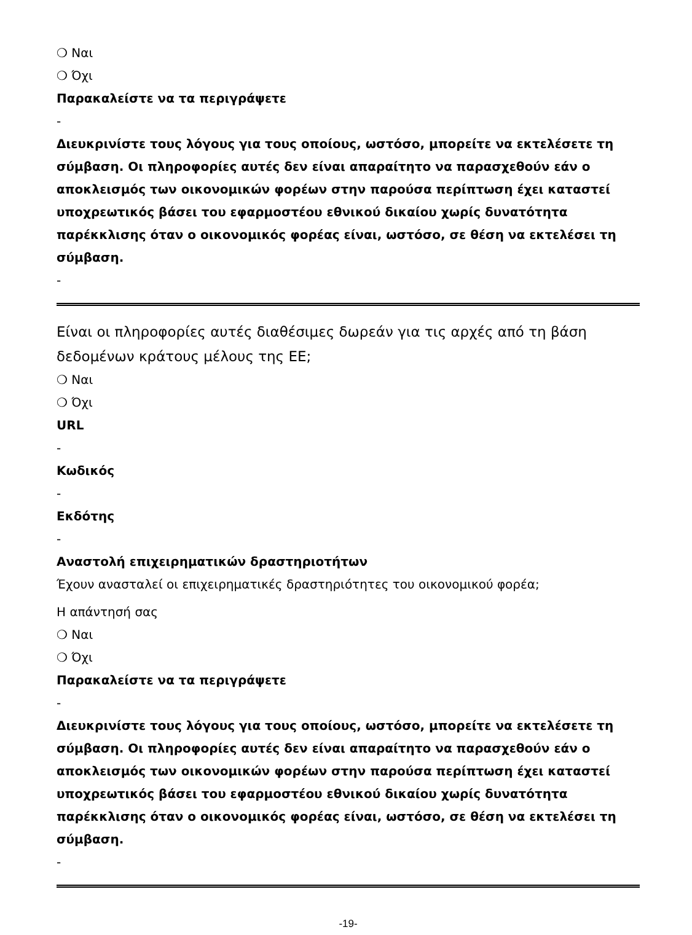❍ Ναι
❍ Όχι
Παρακαλείστε να τα περιγράψετε
-
Διευκρινίστε τους λόγους για τους οποίους, ωστόσο, μπορείτε να εκτελέσετε τη σύμβαση. Οι πληροφορίες αυτές δεν είναι απαραίτητο να παρασχεθούν εάν ο αποκλεισμός των οικονομικών φορέων στην παρούσα περίπτωση έχει καταστεί υποχρεωτικός βάσει του εφαρμοστέου εθνικού δικαίου χωρίς δυνατότητα παρέκκλισης όταν ο οικονομικός φορέας είναι, ωστόσο, σε θέση να εκτελέσει τη σύμβαση.
-
Είναι οι πληροφορίες αυτές διαθέσιμες δωρεάν για τις αρχές από τη βάση δεδομένων κράτους μέλους της ΕΕ;
❍ Ναι
❍ Όχι
URL
-
Κωδικός
-
Εκδότης
-
Αναστολή επιχειρηματικών δραστηριοτήτων
Έχουν ανασταλεί οι επιχειρηματικές δραστηριότητες του οικονομικού φορέα;
Η απάντησή σας
❍ Ναι
❍ Όχι
Παρακαλείστε να τα περιγράψετε
-
Διευκρινίστε τους λόγους για τους οποίους, ωστόσο, μπορείτε να εκτελέσετε τη σύμβαση. Οι πληροφορίες αυτές δεν είναι απαραίτητο να παρασχεθούν εάν ο αποκλεισμός των οικονομικών φορέων στην παρούσα περίπτωση έχει καταστεί υποχρεωτικός βάσει του εφαρμοστέου εθνικού δικαίου χωρίς δυνατότητα παρέκκλισης όταν ο οικονομικός φορέας είναι, ωστόσο, σε θέση να εκτελέσει τη σύμβαση.
-
-19-